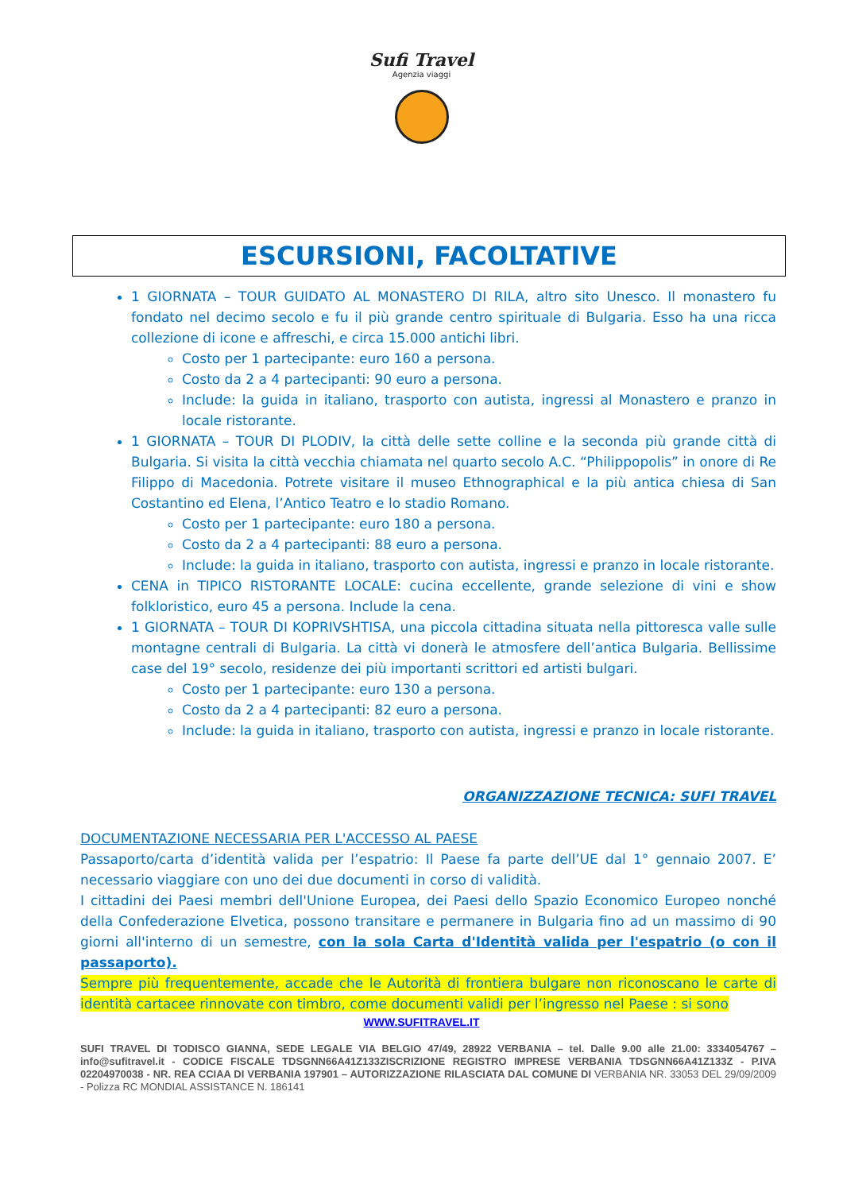Sufi Travel
Agenzia viaggi
ESCURSIONI, FACOLTATIVE
1 GIORNATA – TOUR GUIDATO AL MONASTERO DI RILA, altro sito Unesco. Il monastero fu fondato nel decimo secolo e fu il più grande centro spirituale di Bulgaria. Esso ha una ricca collezione di icone e affreschi, e circa 15.000 antichi libri.
Costo per 1 partecipante: euro 160 a persona.
Costo da 2 a 4 partecipanti: 90 euro a persona.
Include: la guida in italiano, trasporto con autista, ingressi al Monastero e pranzo in locale ristorante.
1 GIORNATA – TOUR DI PLODIV, la città delle sette colline e la seconda più grande città di Bulgaria. Si visita la città vecchia chiamata nel quarto secolo A.C. “Philippopolis” in onore di Re Filippo di Macedonia. Potrete visitare il museo Ethnographical e la più antica chiesa di San Costantino ed Elena, l’Antico Teatro e lo stadio Romano.
Costo per 1 partecipante: euro 180 a persona.
Costo da 2 a 4 partecipanti: 88 euro a persona.
Include: la guida in italiano, trasporto con autista, ingressi e pranzo in locale ristorante.
CENA in TIPICO RISTORANTE LOCALE: cucina eccellente, grande selezione di vini e show folkloristico, euro 45 a persona. Include la cena.
1 GIORNATA – TOUR DI KOPRIVSHTISA, una piccola cittadina situata nella pittoresca valle sulle montagne centrali di Bulgaria. La città vi donerà le atmosfere dell’antica Bulgaria. Bellissime case del 19° secolo, residenze dei più importanti scrittori ed artisti bulgari.
Costo per 1 partecipante: euro 130 a persona.
Costo da 2 a 4 partecipanti: 82 euro a persona.
Include: la guida in italiano, trasporto con autista, ingressi e pranzo in locale ristorante.
ORGANIZZAZIONE TECNICA: SUFI TRAVEL
DOCUMENTAZIONE NECESSARIA PER L'ACCESSO AL PAESE
Passaporto/carta d’identità valida per l’espatrio: Il Paese fa parte dell’UE dal 1° gennaio 2007. E’ necessario viaggiare con uno dei due documenti in corso di validità.
I cittadini dei Paesi membri dell'Unione Europea, dei Paesi dello Spazio Economico Europeo nonché della Confederazione Elvetica, possono transitare e permanere in Bulgaria fino ad un massimo di 90 giorni all'interno di un semestre, con la sola Carta d'Identità valida per l'espatrio (o con il passaporto).
Sempre più frequentemente, accade che le Autorità di frontiera bulgare non riconoscano le carte di identità cartacee rinnovate con timbro, come documenti validi per l’ingresso nel Paese : si sono
WWW.SUFITRAVEL.IT
SUFI TRAVEL DI TODISCO GIANNA, SEDE LEGALE VIA BELGIO 47/49, 28922 VERBANIA – tel. Dalle 9.00 alle 21.00: 3334054767 –info@sufitravel.it - CODICE FISCALE TDSGNN66A41Z133ZISCRIZIONE REGISTRO IMPRESE VERBANIA TDSGNN66A41Z133Z - P.IVA 02204970038 - NR. REA CCIAA DI VERBANIA 197901 – AUTORIZZAZIONE RILASCIATA DAL COMUNE DI VERBANIA NR. 33053 DEL 29/09/2009 - Polizza RC MONDIAL ASSISTANCE N. 186141